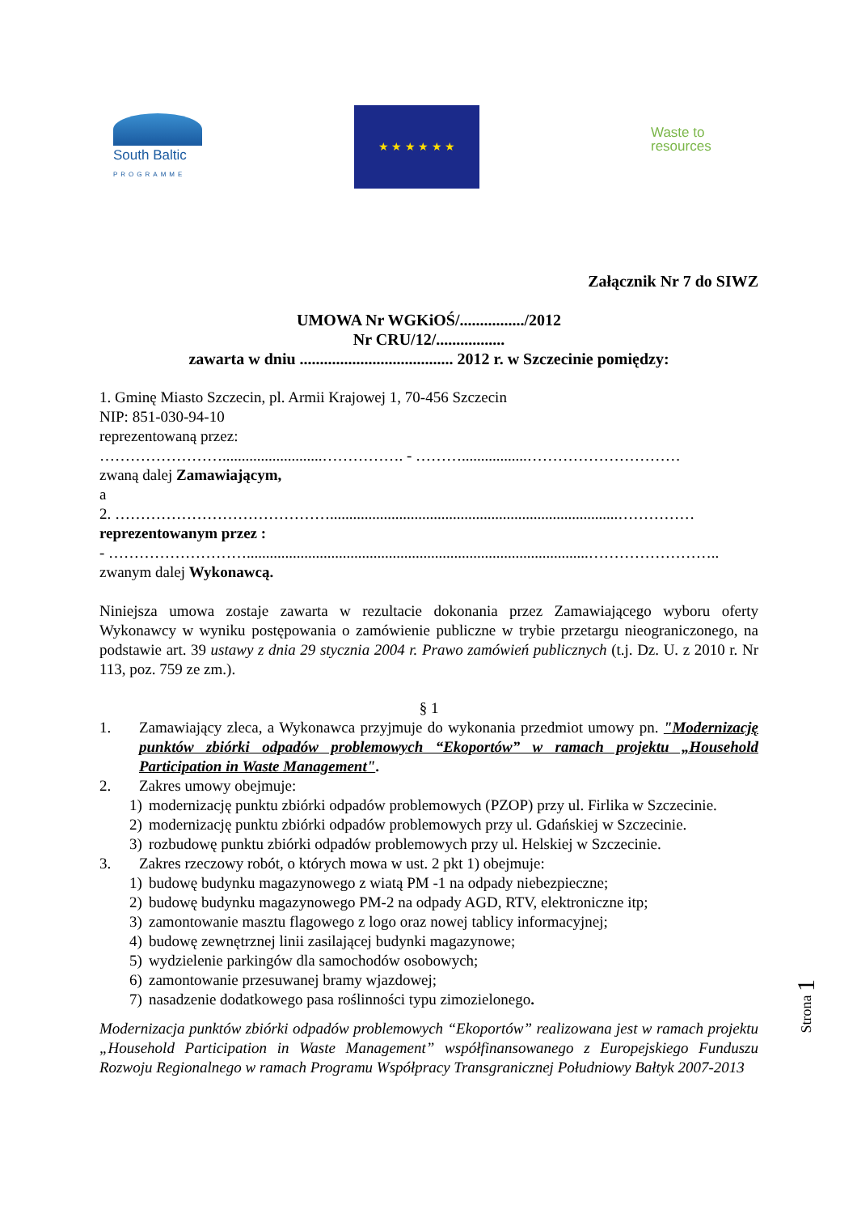South Baltic
PROGRAMME
★ ★ ★ ★ ★ ★
Waste to
resources
Załącznik Nr 7 do SIWZ
UMOWA Nr WGKiOŚ/................/2012
Nr CRU/12/.................
zawarta w dniu ...................................... 2012 r. w Szczecinie pomiędzy:
1. Gminę Miasto Szczecin, pl. Armii Krajowej 1, 70-456 Szczecin
NIP: 851-030-94-10
reprezentowaną przez:
……………………..........................……………. - ……….................…………………………
zwaną dalej Zamawiającym,
a
2. ……………………………………...........................................................................……………
reprezentowanym przez :
- ……………………….........................................................................................……………………..
zwanym dalej Wykonawcą.
Niniejsza umowa zostaje zawarta w rezultacie dokonania przez Zamawiającego wyboru oferty Wykonawcy w wyniku postępowania o zamówienie publiczne w trybie przetargu nieograniczonego, na podstawie art. 39 ustawy z dnia 29 stycznia 2004 r. Prawo zamówień publicznych (t.j. Dz. U. z 2010 r. Nr 113, poz. 759 ze zm.).
§ 1
1. Zamawiający zleca, a Wykonawca przyjmuje do wykonania przedmiot umowy pn. "Modernizację punktów zbiórki odpadów problemowych “Ekoportów” w ramach projektu „Household Participation in Waste Management".
2. Zakres umowy obejmuje:
1) modernizację punktu zbiórki odpadów problemowych (PZOP) przy ul. Firlika w Szczecinie.
2) modernizację punktu zbiórki odpadów problemowych przy ul. Gdańskiej w Szczecinie.
3) rozbudowę punktu zbiórki odpadów problemowych przy ul. Helskiej w Szczecinie.
3. Zakres rzeczowy robót, o których mowa w ust. 2 pkt 1) obejmuje:
1) budowę budynku magazynowego z wiatą PM -1 na odpady niebezpieczne;
2) budowę budynku magazynowego PM-2 na odpady AGD, RTV, elektroniczne itp;
3) zamontowanie masztu flagowego z logo oraz nowej tablicy informacyjnej;
4) budowę zewnętrznej linii zasilającej budynki magazynowe;
5) wydzielenie parkingów dla samochodów osobowych;
6) zamontowanie przesuwanej bramy wjazdowej;
7) nasadzenie dodatkowego pasa roślinności typu zimozielonego.
Modernizacja punktów zbiórki odpadów problemowych “Ekoportów” realizowana jest w ramach projektu „Household Participation in Waste Management” współfinansowanego z Europejskiego Funduszu Rozwoju Regionalnego w ramach Programu Współpracy Transgranicznej Południowy Bałtyk 2007-2013
Strona 1